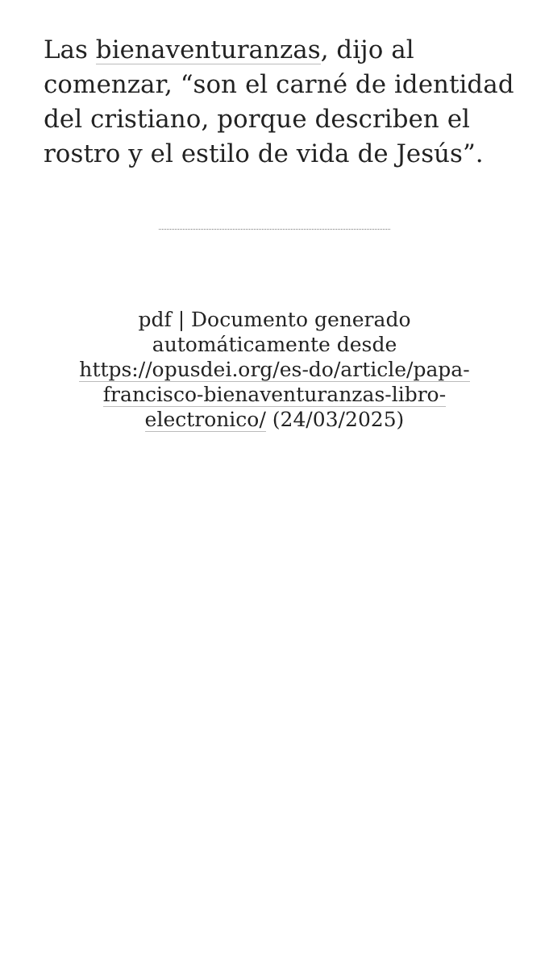Las bienaventuranzas, dijo al comenzar, “son el carné de identidad del cristiano, porque describen el rostro y el estilo de vida de Jesús”.
pdf | Documento generado automáticamente desde https://opusdei.org/es-do/article/papa-francisco-bienaventuranzas-libro-electronico/ (24/03/2025)